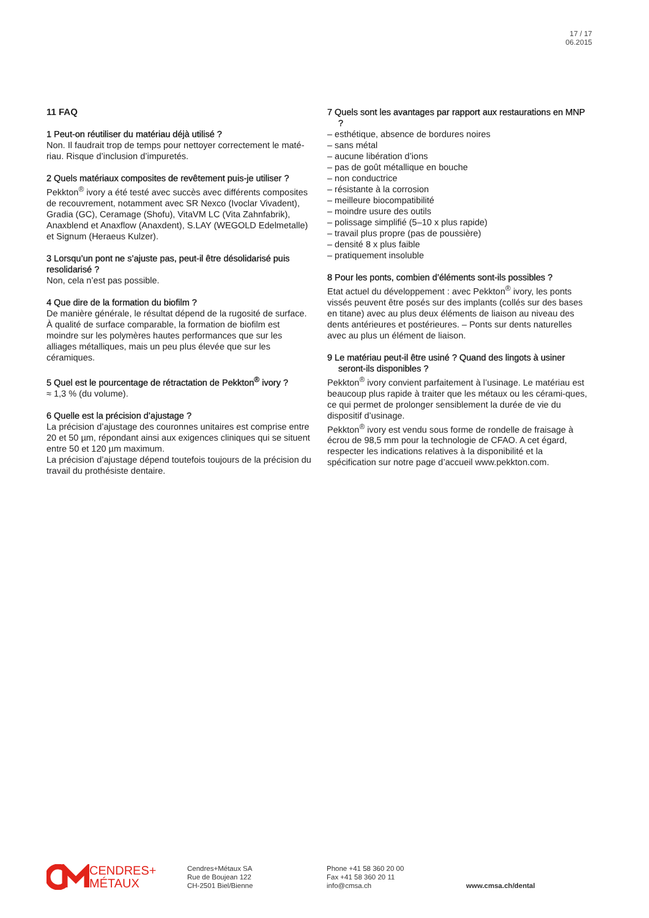17 / 17
06.2015
11 FAQ
1 Peut-on réutiliser du matériau déjà utilisé ?
Non. Il faudrait trop de temps pour nettoyer correctement le maté-riau. Risque d’inclusion d’impuretés.
2 Quels matériaux composites de revêtement puis-je utiliser ?
Pekkton<sup>®</sup> ivory a été testé avec succès avec différents composites de recouvrement, notamment avec SR Nexco (Ivoclar Vivadent), Gradia (GC), Ceramage (Shofu), VitaVM LC (Vita Zahnfabrik), Anaxblend et Anaxflow (Anaxdent), S.LAY (WEGOLD Edelmetalle) et Signum (Heraeus Kulzer).
3 Lorsqu’un pont ne s’ajuste pas, peut-il être désolidarisé puis resolidarisé ?
Non, cela n’est pas possible.
4 Que dire de la formation du biofilm ?
De manière générale, le résultat dépend de la rugosité de surface. À qualité de surface comparable, la formation de biofilm est moindre sur les polymères hautes performances que sur les alliages métalliques, mais un peu plus élevée que sur les céramiques.
5 Quel est le pourcentage de rétractation de Pekkton<sup>®</sup> ivory ?
≈ 1,3 % (du volume).
6 Quelle est la précision d’ajustage ?
La précision d’ajustage des couronnes unitaires est comprise entre 20 et 50 µm, répondant ainsi aux exigences cliniques qui se situent entre 50 et 120 µm maximum.
La précision d’ajustage dépend toutefois toujours de la précision du travail du prothésiste dentaire.
7 Quels sont les avantages par rapport aux restaurations en MNP ?
– esthétique, absence de bordures noires
– sans métal
– aucune libération d’ions
– pas de goût métallique en bouche
– non conductrice
– résistante à la corrosion
– meilleure biocompatibilité
– moindre usure des outils
– polissage simplifié (5–10 x plus rapide)
– travail plus propre (pas de poussière)
– densité 8 x plus faible
– pratiquement insoluble
8 Pour les ponts, combien d’éléments sont-ils possibles ?
Etat actuel du développement : avec Pekkton<sup>®</sup> ivory, les ponts vissés peuvent être posés sur des implants (collés sur des bases en titane) avec au plus deux éléments de liaison au niveau des dents antérieures et postérieures. – Ponts sur dents naturelles avec au plus un élément de liaison.
9 Le matériau peut-il être usiné ? Quand des lingots à usiner seront-ils disponibles ?
Pekkton<sup>®</sup> ivory convient parfaitement à l’usinage. Le matériau est beaucoup plus rapide à traiter que les métaux ou les cérami-ques, ce qui permet de prolonger sensiblement la durée de vie du dispositif d’usinage.
Pekkton<sup>®</sup> ivory est vendu sous forme de rondelle de fraisage à écrou de 98,5 mm pour la technologie de CFAO. A cet égard, respecter les indications relatives à la disponibilité et la spécification sur notre page d’accueil www.pekkton.com.
CENDRES+
MÉTAUX
Cendres+Métaux SA
Rue de Boujean 122
CH-2501 Biel/Bienne
Phone +41 58 360 20 00
Fax +41 58 360 20 11
info@cmsa.ch
www.cmsa.ch/dental